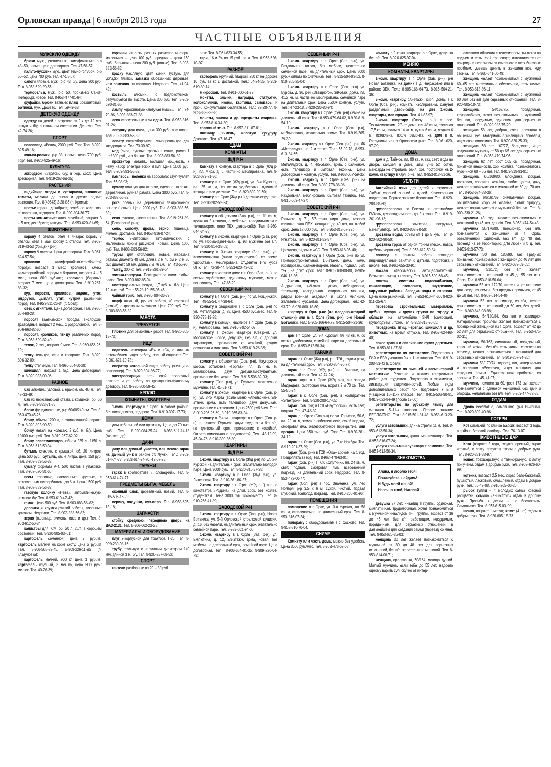Орловская правда | 6 ноября 2013 года
27
ЧАСТНЫЕ ОБЪЯВЛЕНИЯ
МУЖСКУЮ ОДЕЖДУ
брюки муж., утепленные, камуфляжные, р-р 48–50, новые, цена договорная. Тел. 47-58-57;
пальто-пуховик муж., цвет темно-голубой, р-р 50–52, цена 700 руб. Тел. 47-58-57;
сапоги яловые, муж., р-р 43, б/у. Цена 300 руб. Тел. 8-953-629-29-55;
термобелье, муж., р-р 50, произв-во Санкт-Петербург, новое. Тел. 8-953-477-01-64;
фуфайки, брюки ватные; плащ брезентовый; ботинки, муж. Дешево. Тел. 59-49-63;
ДЕТСКУЮ ОДЕЖДУ
одежду на детей в возрасте от 2-х до 12 лет, новую и б/у, в отличном состоянии. Дешево. Тел. 42-74-26;
СПОРТ
велосипед «Вело», 2000 руб. Торг. Тел. 8-920-825-49-16;
коньки-ролики, р-р 38, новые, цена 700 руб. Торг. Тел. 8-920-825-49-16;
КУЛЬТУРА
аккордеон «Заря-2», б/у, в хор. сост. Цена договорная. Тел. 8-919-268-69-25;
РАСТЕНИЯ
индийские ягоды и кустарники, японские томаты, малина до снега и другие редкие растения. Тел. 8(48643) 2-28-85 (п. Кромы);
цветы: герань, декабрист, лечебное каланхоэ, пеларгонию, недорого. Тел. 8-920-804-36-77;
цветы комнатные: алоэ лечебный, возраст 3 – 5 лет; декабрист; кактусы. Тел. 8-953-620-81-65;
ЖИВОТНЫХ
корову 4 отелом, отел в январе; корову 7 отелом, отел в мае; корову 1 отелом. Тел. 8-953-819-43-53 (Урицкий р-н);
корову 9 отелом. Цена договорная. Тел. 8-961-624-57-54;
кроликов калифорнийско-серебристой породы, возраст 3 мес.; кроликов, смесь калифорнийской породы с бараном, возраст 4 – 5 мес., цена 800 руб./шт.; кроликов (бараны), возраст 7 мес., цена договорная. Тел. 8-910-267-83-32;
кур, поросят, кроликов, индеек, уток, индоуток, цыплят, утят, нутрий различных пород. Тел. 8-953-811-26-84 (г. Орел);
овец с ягнятами. Цена договорная. Тел. 8-960-654-60-28;
поросят вьетнамской породы, вислоухие, травоядные, возраст 2 мес., с родословной. Тел. 8-906-663-82-60;
поросят, кроликов, птицу различных пород. Тел. 8-953-629-82-40;
телок, 2 гол., возраст 9 мес. Тел. 8-960-656-26-10;
телку тельную, отел в феврале. Тел. 8-920-806-32-09;
телку стельную. Тел. 8-960-654-60-28;
шиншилл, возраст 1 год. Цена договорная. Тел. 8-920-083-00-06;
РАЗНОЕ
бак алюмин., угловой, с краном, об. 40 л. Тел. 43-33-49;
бак из нержавеющей стали, с крышкой, об. 50 л. Тел. 8-903-883-71-88;
блоки фундаментные, р-р 60/60/240 см. Тел. 8-953-470-45-26;
бочку, объем 1200 л, в оцинкованной оправе. Тел. 8-920-802-90-50;
бочку метал. на колесах, 2 куб. м, б/у. Цена 10000 тыс. руб. Тел. 8-919-267-62-02;
бочку пластмассовую, объем 225 л, 1150 л. Тел. 8-953-612-50-34;
бутыль стеклян. с крышкой, об. 20 литров, цена 500 руб.; бутыль, об. 4 литра, цена 150 руб. Тел. 8-903-883-56-82;
бумагу формата А-4, 500 листов в упаковке. Тел. 8-953-620-81-65;
весы торговые, настольные, круглые, с остекленным циферблатом, до 6 кг. Цена 1500 руб. Тел. 8-903-883-56-82;
газовую колонку «Нева», автоматическую, немного б/у. Тел. 8-953-610-42-42;
гамак. Цена 500 руб. Тел. 8-903-883-56-82;
дорожки и кружки ручной работы, вязанные крючком. Недорого. Тел. 8-903-883-56-82;
зерно (пшеница, ячмень, овес и др.) Тел. 8-953-612-50-34;
канистры для ГСМ, об. 20 л, 2шт., в хорошем состоянии. Тел. 8-920-805-03-01;
картофель семенной, цена 7 руб./кг.; картофель мелкий на корм скоту, цена 2 руб./кг. Тел. 8-906-568-23-45, 8-909-226-11-95 (п. Глазуновка);
картофель мелкий, 200 кг, цена 3 руб./кг.; картофель крупный, 3 мешка, цена 500 руб./мешок. Тел. 40-26-39;
корзины из лозы разных размеров и форм: маленькая – цена 100 руб., средняя – цена 150 руб., большая – цена 200 руб. (новые). Тел. 8-903-883-56-82;
краску масляную, цвет синий, густую, для укладки плитки, замазки обрезанных деревьев, или поменяю на картошку. Недорого. Тел. 41-04-42;
костыль алюмин., с подлокотником, регулируется по высоте. Цена 300 руб. Тел. 8-953-620-81-65;
лампу керосиновую «летучая мышь». Тел.: 74-79-96, 8-903-883-71-88;
леса строительные или сдам. Тел. 8-953-816-07-24;
ловушку для пчел, цена 300 руб., все новое. Тел. 8-903-883-56-82;
лопату снегоуборочную, универсальную для квадроцикла. Тел. 73-30-97;
мед (липа, луговые травы) в сотах, рамка 1 шт./ 300 руб., и в банках. Тел. 8-903-883-56-82;
прожектор металл., большая мощность, к нему набор электрических ламп. Цена 1000 руб. Тел. 8-903-883-56-82;
памперсы, пеленки на взрослого; стул-туалет. Тел. 55-08-93;
прялку ножную для шерсти, сделана на заказ, деревянная, ручная работа. Цена 3000 руб. Тел. 8-903-883-56-82;
рога оленьи на деревянной лакированной основе (новые). Цена 2000 руб. Тел. 8-903-883-56-82;
сено луговое, около тонны. Тел. 8-919-261-89-54 (Покровский р-н);
сено, солому, дрова, зерно: пшеница, ячмень. Доставка. Тел. 8-953-816-07-24;
термос 3-литровый, автоматический, с малиновым ярким рисунком, новый. Цена 1000 руб. Тел. 8-903-883-56-82;
трубы для отопления, новые, нарезана резьба: диаметр 48 мм, длина 2 м 40 см и 2 м 80 см; диаметр 59 мм, длина 2 м 76 см. Тел. 43-55-96;
тыкву, 300 кг. Тел. 8-919-261-89-54;
хомяка-говоруна. Повторяет за вами любые слова. Тел. 8-903-882-85-04;
цистерну алюминиевую, 1,7 куб. м, б/у. Цена 12 тыс. руб. Тел.: 55-28-19; 55-05-45;
чайный гриб. Тел. 8-920-804-36-77;
шарф вязаный, ручная работа, ч/шерстяной (новый), с красивым рисунком. Цена 700 руб. Тел. 8-903-883-56-82.
РАБОТА
ТРЕБУЕТСЯ
Плотник для ремонтных работ. Тел. 8-920-805-18-73;
ИЩУ
водитель категории «В» и «С», с личным автомобилем, ищет работу, полный соцпакет. Тел. 8-961-621-19-73;
оператор котельной ищет работу (женщина-пенсионер). Тел. 8-920-804-36-77;
электросварщик, есть свой сварочный аппарат, ищет работу по гражданско-правовому договору. Тел. 8-920-800-59-42.
КУПЛЮ
КОМНАТЫ, КВАРТИРЫ
1-комн. квартиру в г. Орле, в любом районе, без посредников, недорого. Тел. 8-910-307-17-73;
ДОМА
дом небольшой или времянку. Цена до 70 тыс. руб. Тел.: 8-920-084-25-24, 8-953-611-14-13 (Александр);
ДАЧИ
дачу или дачный участок, или меняю гараж на дачный уч-к в районе ст. Лужки. Тел.: 8-953-614-74-77, 8-953-614-74-70, 47-67-28;
ГАРАЖИ
гараж в кооперативе «Половецкий». Тел. 8-953-614-74-77;
ПРЕДМЕТЫ БЫТА, МЕБЕЛЬ
оконный блок, деревянный, новый. Тел. 8-915-506-15-22;
перину, подушки, пух-перо. Тел. 8-953-625-13-18;
ЗАПЧАСТИ
стойку среднюю, переднюю дверь на ВАЗ-2131. Тел. 8-906-662-23-28;
МАТЕРИАЛЫ И ОБОРУДОВАНИЕ
плуг 2-корпусной для трактора Т-25. Тел. 8-909-230-98-16;
трубу стальную с наружным диаметром 140 мм, длиной 3 м, б/у. Тел. 8-920-287-68-82;
СПОРТ
гантели разборные по 20 – 30 руб.
за кг. Тел. 8-961-623-34-55;
гири, 16 и 24 по 15 руб. за кг. Тел. 8-953-626-10-97;
РАЗНОЕ
картофель крупный, гладкий, 250 кг, не дороже 10 руб. за кг, с доставкой. Тел.: 54-24-55, 8-953-619-89-14;
микроскоп. Тел. 8-911-600-51-73;
монеты, значки, награды, статуэтки, колокольчики, иконы, картины, самовары и проч. Консультация бесплатная. Тел.: 33-28-77, 8-903-883-33-98;
монеты, значки и др. предметы старины. Тел. 8-953-816-34-30;
торговый зонт. Тел. 8-953-811-87-81;
пшеницу, ячмень, молотую кукурузу. Доставка. Тел. 47-16-47.
СДАМ
КОМНАТЫ
Ж/Д Р-Н
Комнату в коммун. квартире в г. Орле (Ж/д р-н), пл. Мира, д. 5, частично меблирована. Тел. 8-903-029-71-86;
комнату в г. Орле (Ж/д р-н), ул. 3-я Курская, пл. 25 кв. м, со всеми удобствами, одинокой женщине или девушке. Тел. 8-920-802-90-50;
комнату в г. Орле (Ж/д р-н) девушке-студентке. Тел. 8-910-202-59-34;
ЗАВОДСКОЙ Р-Н
комнату в общежитии (Зав. р-н), пл. 11 кв. м, кухня на 3 хозяина, с мебелью, холодильником и телевизором, окно ПВХ, дверь-сейф. Тел. 8-960-644-84-78;
комнату в 3-комн. квартире в г. Орле (Зав. р-н) по ул. Нормандия-Неман, д. 93, мужчине без в/п. Тел. 8-920-814-38-58;
комнату в 3-комн. квартире (Зав. р-н), ул. Комсомольская (около пединститута), со всеми удобствами, меблирована, студентке 1-го курса ОГУ. Тел.: 72-30-44, 8-953-620-43-61;
комнату в частном доме в г. Орле (Зав. р-н), со всеми удобствами, одинокому мужчине, можно пенсионеру. Тел. 47-65-29;
СЕВЕРНЫЙ Р-Н
комнату в г. Орле (Сев. р-н) по ул. Рощинской. Тел.: 48-55-54, 47-38-64;
комнату в общежитии в г. Орле (Сев. р-н) по ул. Металлургов, д. 38. Цена 4500 руб./мес. Тел. 8-930-778-19-38;
комнату в коммун. квартире в г. Орле (Сев. р-н), меблирована. Тел. 8-910-302-54-07;
комнату в 2-комн. квартире (Сев.р-н), ул. Московское шоссе, девушке, без в/п, с добрым характером, проживание с хозяйкой, рядом остановка и магазины. Тел. 8-953-619-26-36;
СОВЕТСКИЙ Р-Н
комнату в общежитии (Сов. р-н), Наугорское шоссе, остановка «Горгаз», пл. 15 кв. м, меблирована, двум девушкам-студенткам, проживание без хозяев. Тел. 8-915-506-82-93;
комнату (Сов. р-н), ул. Гуртьева, желательно мужчине. Тел. 45-51-71;
комнату в 2-комн. квартире в г. Орле (Сов. р-н), ул. 8-го Марта (возле меню «Апельсин»), 3/9-этажн. дома, есть телевизор, двум девушкам, проживание с хозяевами. Цена 2500 руб./чел. Тел.: 8-919-206-26-69, 8-910-265-83-34;
комнату в 2-комн. квартире в г. Орле (Сов. р-н), р-н сквера Гуртьева, двум студенткам без в/п, на длительный срок, проживание с хозяйкой. Оплата помесячно с предоплатой. Тел.: 43-12-09, 45-34-76, 8-910-309-86-80;
КВАРТИРЫ
Ж/Д Р-Н
1-комн. квартиру в г. Орле (Ж/д р-н) по ул. 2-й Курской на длительный срок, желательно молодой паре. Цена 9000 руб. Тел. 8-920-815-87-38;
1-комн. квартиру в г. Орле (Ж/д р-н), ул. Ливенская. Тел. 8-910-261-86-37;
2-комн. квартиру в г. Орле (Ж/д р-н) в р-не кинотеатра «Родина» на длит. срок, без хозяев, студенткам. Цена 3000 руб. койко-место. Тел. 8-910-266-41-89;
ЗАВОДСКОЙ Р-Н
1-комн. квартиру в г. Орле (Зав. р-н), Новая Ботаника, ул. 5-й Орловской стрелковой дивизии, д. 16, без мебели, на длительный срок, желательно семейной паре. Тел. 8-929-061-94-05;
1-комн. квартиру в г. Орле (Зав. р-н), ул. Емлютина, д. 12, 2/9-этажн. дома, новая, без мебели, на длительный срок, семейной паре. Цена договорная. Тел.: 8-906-664-01-35, 8-909-226-04-79;
СЕВЕРНЫЙ Р-Н
1-комн. квартиру в г. Орле (Сев. р-н), ул. Раздольная, новая, без мебели, желательно семейной паре, на длительный срок. Цена 8000 руб.+ оплата по счетчикам Тел.: 8-915-504-03-52, 8-910-265-25-04;
1-комн. квартиру в г. Орле (Сев. р-н) ул. Бурова, д. 36, р-н «Звездного», 3/9-этаж. дома, пл. 41,2 кв. м, частично меблирована, семейной паре на длительный срок. Цена 6500+ коммун. услуги. Тел.: 47-23-18, 8-920-286-80-94;
1-комн. квартиру в г. Орле (Сев. р-н) семье на длительный срок. Тел.: 8-953-479-64-02, 8-920-819-54-19;
1-комн. квартиру в г. Орле (Сев. р-н), меблирована, желательно семье. Тел. 8-919-265-29-30;
2-комн. квартиру в г. Орле (Сев. р-н), р-н ДК «Металлург», на 2-м этаже. Тел.: 55-92-78, 8-953-613-34-65;
2-комн. квартиру в г. Орле (Сев. р-н), ул. Металлургов, д. 4, 4/5-этажн. дома, с балконом, есть телевизор и бытовая техника. Цена договорная + коммун. услуги. Тел. 8-968-057-59-35;
2-комн. квартиру в г. Орле (Сев. р-н) на длительный срок. Тел. 8-930-778-36-06;
2-комн. квартиру в г. Орле (Сев. р-н), ул. Раздольная, меблирована, бытовая техника. Тел. 8-915-503-47-27;
СОВЕТСКИЙ Р-Н
1-комн. квартиру в г. Орле (Сов. р-н), ул. Горького, д. 71, 5/5-этажн. кирп. дома, газовая колонка, окна ПВХ, женщине до 40 лет, на любой срок. Цена 12 000 руб. Тел. 8-953-813-57-73;
1-комн. квартиру в г. Орле (Сов. р-н), ул. Игнатова. Тел. 8-920-811-82-87;
2-комн. квартиру в г. Орле (Сов. р-н), ул. Цветаева, рядом с ФСО. Тел. 8-953-618-95-40;
2-комн. квартиру в г. Орле (Сов. р-н) по ул. Приборостроительной, 1/5-этажн. дома, комн. изолирован., балкон-лоджия, мебель, подвал, быт. тех., на длит. срок. Тел.: 8-905-168-00-88, 8-905-046-13-36;
2-комн. квартиру в г. Орле (Сов. р-н), ул. Андрианова, 4/9-этажн. дома, меблирована, телевизор, холодильник, стиральная машина, рядом военная академия и школа милиции, желательно курсантам. Цена договорная. Тел.: 42-93-79, 8-920-800-18-60;
квартиру в Орл. р-не (на плодово-ягодной станции) или в г. Орле (Зав. р-н), р-н Новой Ботаники. Тел.: 8-905-166-64-73, 8-915-504-21-36;
ДОМА
дом в г. Орле, ул. 3-я Курская, пл. 48 кв. м, со всеми удобствами, семейной паре на длительный срок. Тел. 8-953-612-50-34;
ГАРАЖИ
гараж в г. Орле (Ж/д р-н), р-н ТЭЦ, рядом река, на длительный срок. Тел. 8-920-804-36-77;
гараж в г. Орле (Ж/д р-н), р-н Выгонки, на длительный срок. Тел. 42-74-26;
гараж кирп. в г. Орле (Ж/д р-н), р-н завода Медведева, смотровая яма, ворота 2 м 70 см. Тел. 55-85-74;
гараж в г. Орле (Сев. р-н), в кооперативе «Электрон». Тел. 8-920-280-17-65;
гараж (Сов. р-н) в ГСК «Наугорский», есть свет, подвал. Тел. 47-46-32;
гараж в г. Орле (Сов р-н) по ул. Горького, 50-б, пл. 22 кв. м, земля в собственности, сухой подвал, смотровая яма, железобетонное перекрытие, или продам. Цена 350 тыс. руб. Торг. Тел. 8-920-281-34-19;
гараж в г. Орле (Сов. р-н), ул. 7-го Ноября. Тел. 8-919-201-37-29;
гараж (Сов. р-н) в ГСК «Ока» сроком на 1 год. Предоплата за год. Тел. 8-962-478-63-01;
гараж (Сов. р-н) в ГСК «Спутник», пл. 24 кв. м, свет, подвал, смотровая яма, всесезонный подъезд, на длительный срок. Недорого. Тел. 8-953-473-00-77;
гараж (Орл. р-н) в пос. Знаменка, ул. 7-го Ноября, р-р 3,5 х 6 м, сухой, чистый, подвал глубокий, всепогод. подъезд. Тел. 8-910-266-01-96;
ПОМЕЩЕНИЯ
помещение в г. Орле, ул. 3-я Курская, пл. 58 кв. м, отапливаемое, на длительный срок. Тел. 8-953-816-07-24;
пилораму с оборудованием в с. Сосково. Тел. 8-953-816-70-04.
СНИМУ
Комнату или часть дома, можно без удобств. Цена 3500 руб./мес. Тел. 8-953-476-57-08;
комнату в 2-комн. квартире в г. Орле, девушка без в/п. Тел. 8-920-825-97-04.
МЕНЯЮ
КОМНАТЫ, КВАРТИРЫ
1-комн. квартиру в г. Орле (Зав. р-н), р-н Новая Ботаника, на домик в д. Некрасовке или в районе ЗБК. Тел.: 8-905-166-64-73, 8-915-504-21-36;
3-комн. квартиру, 1/5-этажн. кирп. дома, в г. Орле (Сов. р-н), комнаты изолированы, санузел раздельный, дверь-сейф, на две 1-комн. квартиры, или продам. Тел. 41-82-97;
2-комн. квартиру (Глазун. р-н) в пос. Техникумовском, 2/3-эт. дома, пл. 48 кв. м, гостиная 17,5 кв. м, спальня 14 кв. м, кухня 6 кв. м, лоджия 6 м, остеклена, после ремонта, на дом в п. Глазуновка или в Орловском р-не. Тел. 8-961-620-97-29;
ДОМА
дом в д. Тайное, пл. 80 кв. м, газ, свет, вода во дворе, санузел в доме, зем. уч-к 52 сотки, мансарда не отделана, баня, хоз. постройки на 2-комн. квартиру в Орл. р-не. Тел. 8-953-818-81-26.
УСЛУГИ
Английский язык для детей и взрослых. Любых уровней знаний и целей. Качественная подготовка. Первое занятие бесплатно. Тел. 8-920-288-88-60;
грузоперевозки по России на автомобиле ГАЗель, грузоподъемность до 2-х тонн. Тел. 8-919-261-96-12;
грузоперевозки, самосвал, погрузчик, манипулятор. Тел. 8-920-802-90-50;
доставка воды, объем от 1 до 5 куб. Тел. 8-920-802-90-50;
доставка груза от одной тонны (песок, навоз, щебень, чернозем). Тел. 8-953-612-50-34;
логопед с опытом работы проводит индивидуальные занятия с детьми, подготовка к школе. Тел. 8-960-655-30-91;
массаж классический, антицеллюлитный. Возможен выезд к клиенту. Тел. 8-915-500-68-45;
монтаж системы водоснабжения, канализации, отопления, внутренние, наружные работы. Заводка воды и скважин. Цена ниже рыночной. Тел.: 8-953-610-44-60, 8-920-811-25-67;
перевозка строительных материалов, щебня, мусора и других грузов по городу и области на автомобиле ЗИЛ (самосвал), грузоподъем. 5 тонн. Тел. 8-953-818-96-05;
передержка птиц, черепах, шиншилл и др. животных, на время отпуска. Тел. 8-953-624-98-40;
покос травы и спиливание сухих деревьев. Тел. 8-953-811-87-81;
репетиторство по математике. Подготовка к ГИА и ЕГЭ учеников 9-х и 11-х классов. Тел. 8-919-208-83-42 (г. Орел);
репетиторство по высшей и элементарной математике. Решение и анализ контрольных работ для студентов. Подготовка к экзаменам, ликвидация задолженностей. Любые виды дополнительных работ при подготовке к ЕГЭ учащихся 10–11-х классов. Тел.: 8-915-502-90-81, 8-953-622-84-49 (после 19.00);
репетиторство по русскому языку для учеников 5–11-х классов. Первое занятие БЕСПЛАТНО. Тел.: 8-915-501-81-48, 8-953-613-20-72;
услуги автовышки, длина стрелы 11 м. Тел. 8-953-612-50-34;
услуги автовышки, крана, манипулятора. Тел. 8-953-816-07-24;
услуги крана-манипулятора + самосвал. Тел. 8-953-612-50-34.
ЗНАКОМСТВА
Алина, я люблю тебя!
Пожалуйста, найдись!
И будь моей женой!
Навечно твой, Николай!
девушка 37 лет, инвалид II группы, одинокая, симпатичная, трудолюбивая, хочет познакомиться с мужчиной-инвалидом II–III группы, возраст от 36 до 45 лет, без в/п, работящим, несудимым, порядочным, для серьезных отношений, в дальнейшем для создания семьи (переезд ко мне). Тел. 8-953-620-85-03;
женщина 30 лет желает познакомиться с мужчиной от 30 до 48 лет для серьезных отношений, без в/п, желательно с машиной. Тел. 8-953-814-08-71;
женщина, орловчанка, 50/164, молода душой. Милый мужчина, если тебе до 55 лет, надоело одному варить суп, скучно от интер-
активного общения с телевизором, ты легок на подъем и есть свой транспорт, интеллигентен от природы и независим от спиртного и всех бытовых проблем, умеешь ценить в женщине все, жду звонка. Тел. 8-960-641-50-49;
женщина желает познакомиться с мужчиной 60–65 лет, материально обеспечена, есть жилье. Тел. 8-953-613-36-11;
женщина желает познакомиться с мужчиной 60 лет без в/п для серьезных отношений. Тел. 8-920-805-18-73;
женщина, 54/162/75, порядочная, трудолюбивая, хочет познакомиться с мужчиной без в/п, несудимым, одиноким, для серьезных отношений. Тел. 8-920-083-75-20;
женщина 58 лет, добрая, очень приятная в общении, без материально-жилищных проблем, ищет свою половинку. Тел. 8-920-820-25-33;
женщина 58 лет, 167/77, блондинка, ищет надежного мужчину от 58 до 65 лет для серьезных отношений. Тел. 8-953-479-74-95;
женщина 62 лет, рост 165 см, порядочная, приятной внешности, хор. хозяйка, познакомится с мужчиной 60 – 65 лет. Тел. 8-953-818-93-81;
женщина, 66/169/80, блондинка, добрая, ласковая, хорошая хозяйка, любит цветы, дачу, желает познакомиться с мужчиной от 60 до 70 лет. Тел. 8-953-624-88-36;
женщина, 68/161/69, симпатичная, добрая, общительная, хорошая хозяйка, любит природу, желает познакомиться с мужчиной без в/п. Тел. 8-909-230-21-26;
мужчина 43 года, желает познакомиться с женщиной до 45 лет, для с/о. Тел. 8-953-474-54-43;
мужчина 50/176/80, пенсионер, без в/п, познакомится с женщиной из г. Орла, обеспеченной, одинокой, без в/п, до 40 лет, переезд на ее территорию, для любви и т. д. Тел. 8-953-813-57-73;
мужчина 50 лет, 180/90, без вредных привычек, познакомится с женщиной до 46 лет для серьезных отношений. Тел. 8-920-083-59-55;
мужчина, 51/172, без в/п, желает познакомиться с женщиной от 45 до 55 лет из г. Орла. Тел. 8-953-818-50-64;
мужчина 52 лет, 172/70, шатен, ищет женщину для создания семьи, без вредных привычек, от 45 до 50 лет. Тел. 8-953-614-54-40;
мужчина 52 лет, пенсионер, из с/м, желает познакомиться с женщиной до 60 лет, без детей. Тел. 8-960-643-08-98;
мужчина, 54/180/84, без в/п и жилищно-материальных проблем, желает познакомиться с порядочной женщиной из г. Орла, возраст от 42 до 52 лет для серьезных отношений. Тел. 8-953-475-02-11;
мужчина, 56/163, симпатичный, порядочный, хороший хозяин, без в/п, есть жилье, согласен на переезд, желает познакомиться с женщиной для серьезных отношений. Тел. 8-919-207-94-35;
мужчина 58/170/74, вдовец, в/о, материально и жилищно обеспечен, ищет женщину для создания семьи. Единственная проблема со зрением. Тел. 45-41-07;
мужчина, немного за 60, рост 173 см, желает познакомиться с одинокой женщиной, без дачи и огорода, желательно без в/п. Тел. 8-953-477-82-88.
ОТДАМ
Дрова бесплатно, самовывоз (р-н Выгонки). Тел. 8-920-802-40-96.
ПОТЕРИ
Кот сиамский по кличке Барсик, возраст 3 года, в районе Веселой слободы. Тел. 76-13-07.
ЖИВОТНЫЕ В ДАР
Кота (возраст 3 года, гладкошерстный, окрас черный, к лотку приучен) отдам в добрые руки. Тел. 8-920-281-88-97;
кошек, трехшерстную и темно-рыжую, к лотку приучены, отдам в добрые руки. Тел. 8-953-626-60-99;
котенка, возраст 2,5 мес, окрас бело-бежевый, пушистый, ласковый, смышленый, отдам в доброе руки. Тел.: 55-43-08, 8-910-265-06-25;
рыбок гуппи – 4 молодых самца красной расцветки, сомика «анциструс» отдам в добрые руки. Просьба к детям – не беспокоить. Самовывоз. Тел. 8-953-615-03-99;
щенка, возраст 1 месяц; котят (4 шт.) отдам в добрые руки. Тел. 8-920-805-18-73.